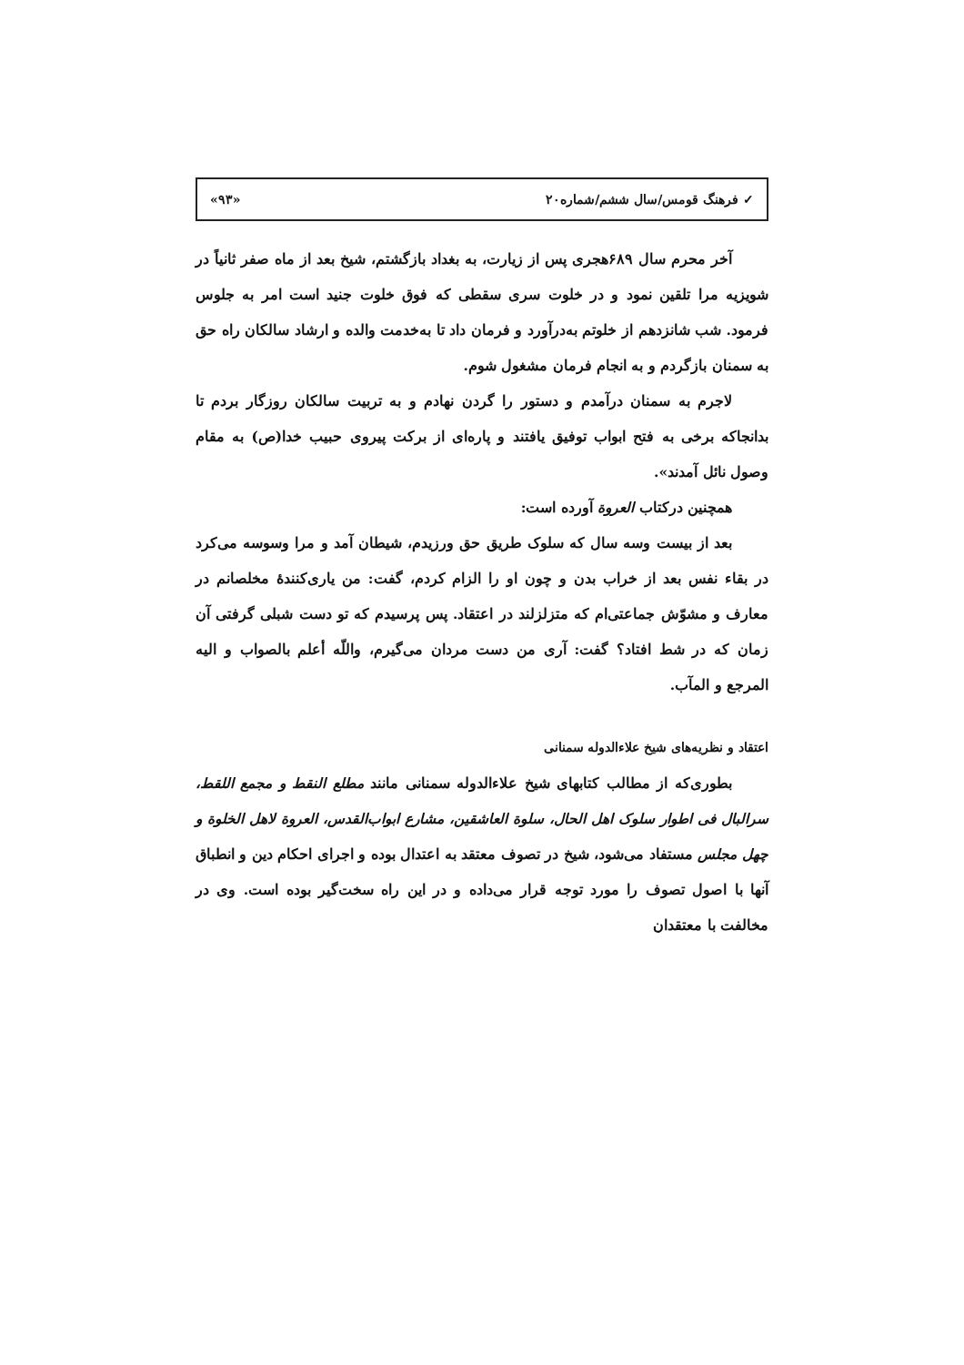✓ فرهنگ قومس/سال ششم/شماره۲۰ «۹۳»
آخر محرم سال ۶۸۹هجری پس از زیارت، به بغداد بازگشتم، شیخ بعد از ماه صفر ثانیاً در شویزیه مرا تلقین نمود و در خلوت سری سقطی که فوق خلوت جنید است امر به جلوس فرمود. شب شانزدهم از خلوتم به‌درآورد و فرمان داد تا به‌خدمت والده و ارشاد سالکان راه حق به سمنان بازگردم و به انجام فرمان مشغول شوم.
لاجرم به سمنان درآمدم و دستور را گردن نهادم و به تربیت سالکان روزگار بردم تا بدانجاکه برخی به فتح ابواب توفیق یافتند و پاره‌ای از برکت پیروی حبیب خدا(ص) به مقام وصول نائل آمدند».
همچنین درکتاب العروة آورده است:
بعد از بیست وسه سال که سلوک طریق حق ورزیدم، شیطان آمد و مرا وسوسه می‌کرد در بقاء نفس بعد از خراب بدن و چون او را الزام کردم، گفت: من یاری‌کنندهٔ مخلصانم در معارف و مشوّش جماعتی‌ام که متزلزلند در اعتقاد. پس پرسیدم که تو دست شبلی گرفتی آن زمان که در شط افتاد؟ گفت: آری من دست مردان می‌گیرم، واللّه أعلم بالصواب و الیه المرجع و المآب.
اعتقاد و نظریه‌های شیخ علاءالدوله سمنانی
بطوری‌که از مطالب کتابهای شیخ علاءالدوله سمنانی مانند مطلع النقط و مجمع اللقط، سرالبال فی اطوار سلوک اهل الحال، سلوة العاشقین، مشارع ابواب‌القدس، العروة لاهل الخلوة و چهل مجلس مستفاد می‌شود، شیخ در تصوف معتقد به اعتدال بوده و اجرای احکام دین و انطباق آنها با اصول تصوف را مورد توجه قرار می‌داده و در این راه سخت‌گیر بوده است. وی در مخالفت با معتقدان